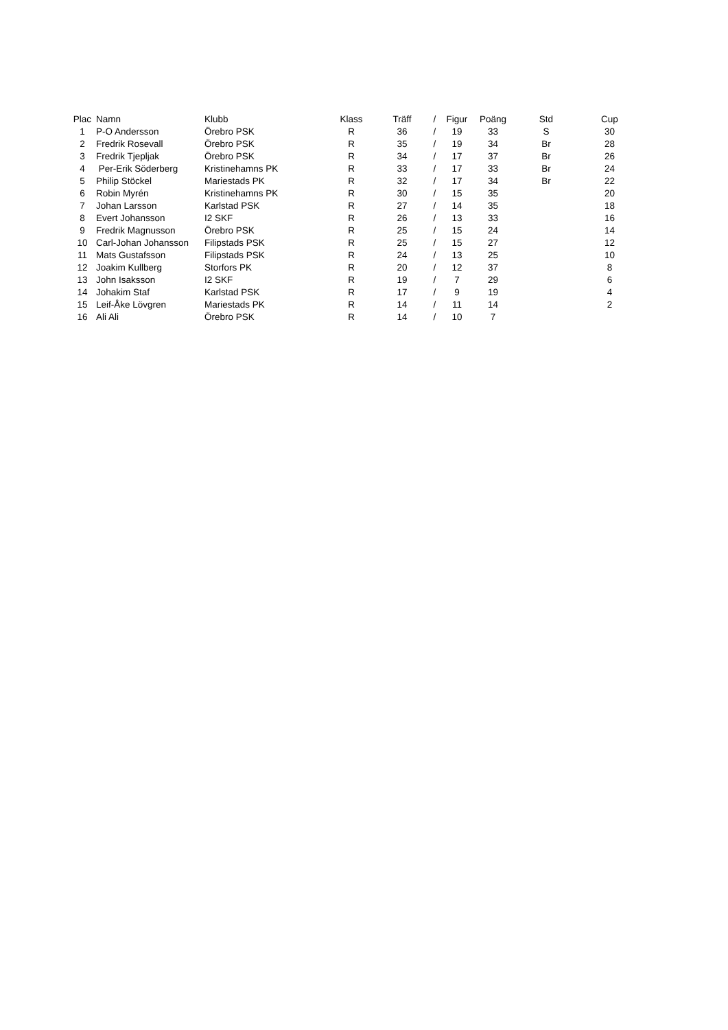| Plac | Namn | Klubb | Klass | Träff | / | Figur | Poäng | Std | Cup |
| --- | --- | --- | --- | --- | --- | --- | --- | --- | --- |
| 1 | P-O Andersson | Örebro PSK | R | 36 | / | 19 | 33 | S | 30 |
| 2 | Fredrik Rosevall | Örebro PSK | R | 35 | / | 19 | 34 | Br | 28 |
| 3 | Fredrik Tjepljak | Örebro PSK | R | 34 | / | 17 | 37 | Br | 26 |
| 4 | Per-Erik Söderberg | Kristinehamns PK | R | 33 | / | 17 | 33 | Br | 24 |
| 5 | Philip Stöckel | Mariestads PK | R | 32 | / | 17 | 34 | Br | 22 |
| 6 | Robin Myrén | Kristinehamns PK | R | 30 | / | 15 | 35 | | 20 |
| 7 | Johan Larsson | Karlstad PSK | R | 27 | / | 14 | 35 | | 18 |
| 8 | Evert Johansson | I2 SKF | R | 26 | / | 13 | 33 | | 16 |
| 9 | Fredrik Magnusson | Örebro PSK | R | 25 | / | 15 | 24 | | 14 |
| 10 | Carl-Johan Johansson | Filipstads PSK | R | 25 | / | 15 | 27 | | 12 |
| 11 | Mats Gustafsson | Filipstads PSK | R | 24 | / | 13 | 25 | | 10 |
| 12 | Joakim Kullberg | Storfors PK | R | 20 | / | 12 | 37 | | 8 |
| 13 | John Isaksson | I2 SKF | R | 19 | / | 7 | 29 | | 6 |
| 14 | Johakim Staf | Karlstad PSK | R | 17 | / | 9 | 19 | | 4 |
| 15 | Leif-Åke Lövgren | Mariestads PK | R | 14 | / | 11 | 14 | | 2 |
| 16 | Ali Ali | Örebro PSK | R | 14 | / | 10 | 7 | | |